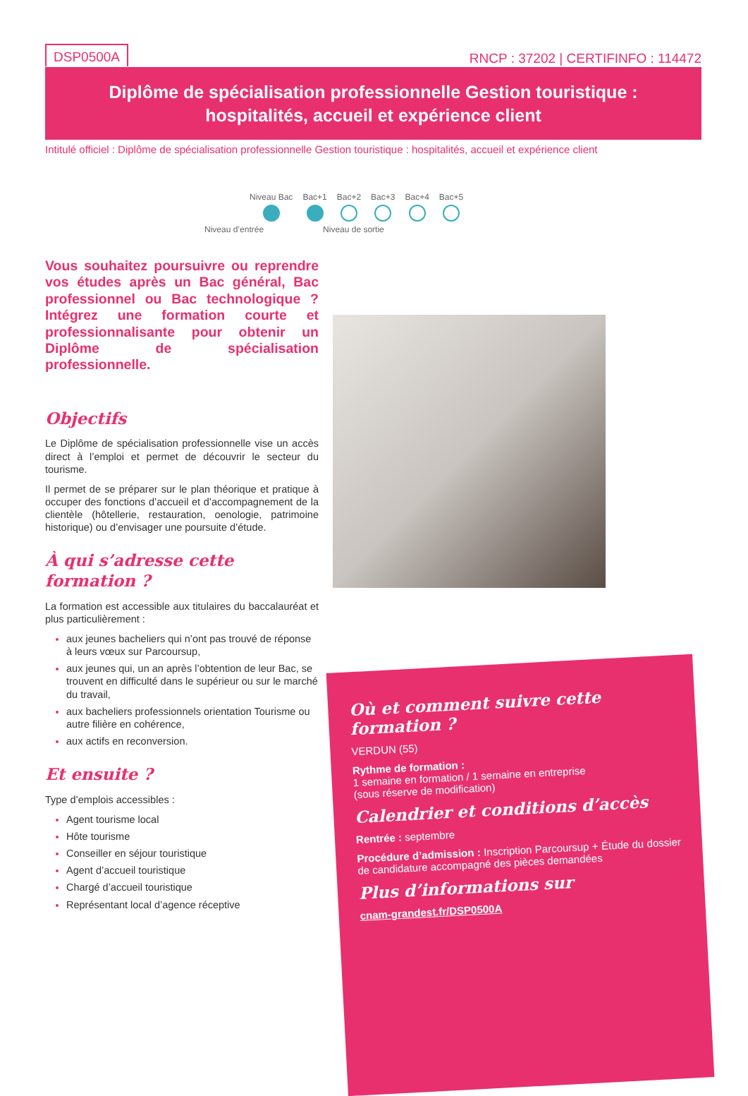DSP0500A
RNCP : 37202 | CERTIFINFO : 114472
Diplôme de spécialisation professionnelle Gestion touristique :
hospitalités, accueil et expérience client
Intitulé officiel : Diplôme de spécialisation professionnelle Gestion touristique : hospitalités, accueil et expérience client
Niveau Bac Bac+1 Bac+2 Bac+3 Bac+4 Bac+5
Niveau d’entrée Niveau de sortie
Vous souhaitez poursuivre ou reprendre vos études après un Bac général, Bac professionnel ou Bac technologique ? Intégrez une formation courte et professionnalisante pour obtenir un Diplôme de spécialisation professionnelle.
Objectifs
Le Diplôme de spécialisation professionnelle vise un accès direct à l’emploi et permet de découvrir le secteur du tourisme.
Il permet de se préparer sur le plan théorique et pratique à occuper des fonctions d’accueil et d’accompagnement de la clientèle (hôtellerie, restauration, oenologie, patrimoine historique) ou d’envisager une poursuite d’étude.
À qui s’adresse cette formation ?
La formation est accessible aux titulaires du baccalauréat et plus particulièrement :
aux jeunes bacheliers qui n’ont pas trouvé de réponse à leurs vœux sur Parcoursup,
aux jeunes qui, un an après l’obtention de leur Bac, se trouvent en difficulté dans le supérieur ou sur le marché du travail,
aux bacheliers professionnels orientation Tourisme ou autre filière en cohérence,
aux actifs en reconversion.
Et ensuite ?
Type d’emplois accessibles :
Agent tourisme local
Hôte tourisme
Conseiller en séjour touristique
Agent d’accueil touristique
Chargé d’accueil touristique
Représentant local d’agence réceptive
Où et comment suivre cette formation ?
VERDUN (55)
Rythme de formation :
1 semaine en formation / 1 semaine en entreprise
(sous réserve de modification)
Calendrier et conditions d’accès
Rentrée : septembre
Procédure d’admission : Inscription Parcoursup + Étude du dossier de candidature accompagné des pièces demandées
Plus d’informations sur
cnam-grandest.fr/DSP0500A